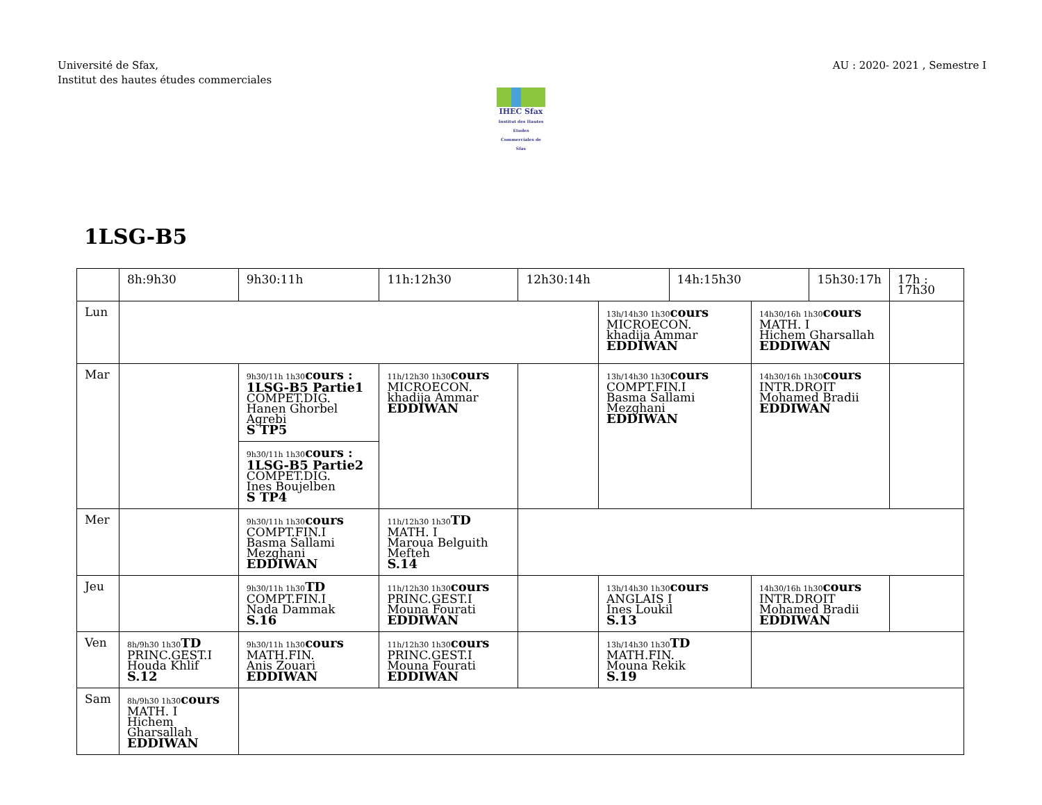Université de Sfax,
Institut des hautes études commerciales
AU : 2020- 2021 , Semestre I
IHEC Sfax
Institut des Hautes Etudes Commerciales de Sfax
1LSG-B5
| | 8h:9h30 | 9h30:11h | 11h:12h30 | 12h30:14h | | 14h:15h30 | | 15h30:17h | | 17h : 17h30 |
| Lun | | | | | 13h/14h30 1h30 cours MICROECON. khadija Ammar EDDIWAN | | 14h30/16h 1h30 cours MATH. I Hichem Gharsallah EDDIWAN | | | |
| Mar | | 9h30/11h 1h30 cours : 1LSG-B5 Partie1 COMPET.DIG. Hanen Ghorbel Agrebi S TP5 | 11h/12h30 1h30 cours MICROECON. khadija Ammar EDDIWAN | | 13h/14h30 1h30 cours COMPT.FIN.I Basma Sallami Mezghani EDDIWAN | | 14h30/16h 1h30 cours INTR.DROIT Mohamed Bradii EDDIWAN | | | |
| | | 9h30/11h 1h30 cours : 1LSG-B5 Partie2 COMPET.DIG. Ines Boujelben S TP4 | | | | | | | | |
| Mer | | 9h30/11h 1h30 cours COMPT.FIN.I Basma Sallami Mezghani EDDIWAN | 11h/12h30 1h30 TD MATH. I Maroua Belguith Mefteh S.14 | | | | | | | |
| Jeu | | 9h30/11h 1h30 TD COMPT.FIN.I Nada Dammak S.16 | 11h/12h30 1h30 cours PRINC.GEST.I Mouna Fourati EDDIWAN | | 13h/14h30 1h30 cours ANGLAIS I Ines Loukil S.13 | | 14h30/16h 1h30 cours INTR.DROIT Mohamed Bradii EDDIWAN | | | |
| Ven | 8h/9h30 1h30 TD PRINC.GEST.I Houda Khlif S.12 | 9h30/11h 1h30 cours MATH.FIN. Anis Zouari EDDIWAN | 11h/12h30 1h30 cours PRINC.GEST.I Mouna Fourati EDDIWAN | | 13h/14h30 1h30 TD MATH.FIN. Mouna Rekik S.19 | | | | | |
| Sam | 8h/9h30 1h30 cours MATH. I Hichem Gharsallah EDDIWAN | | | | | | | | | |